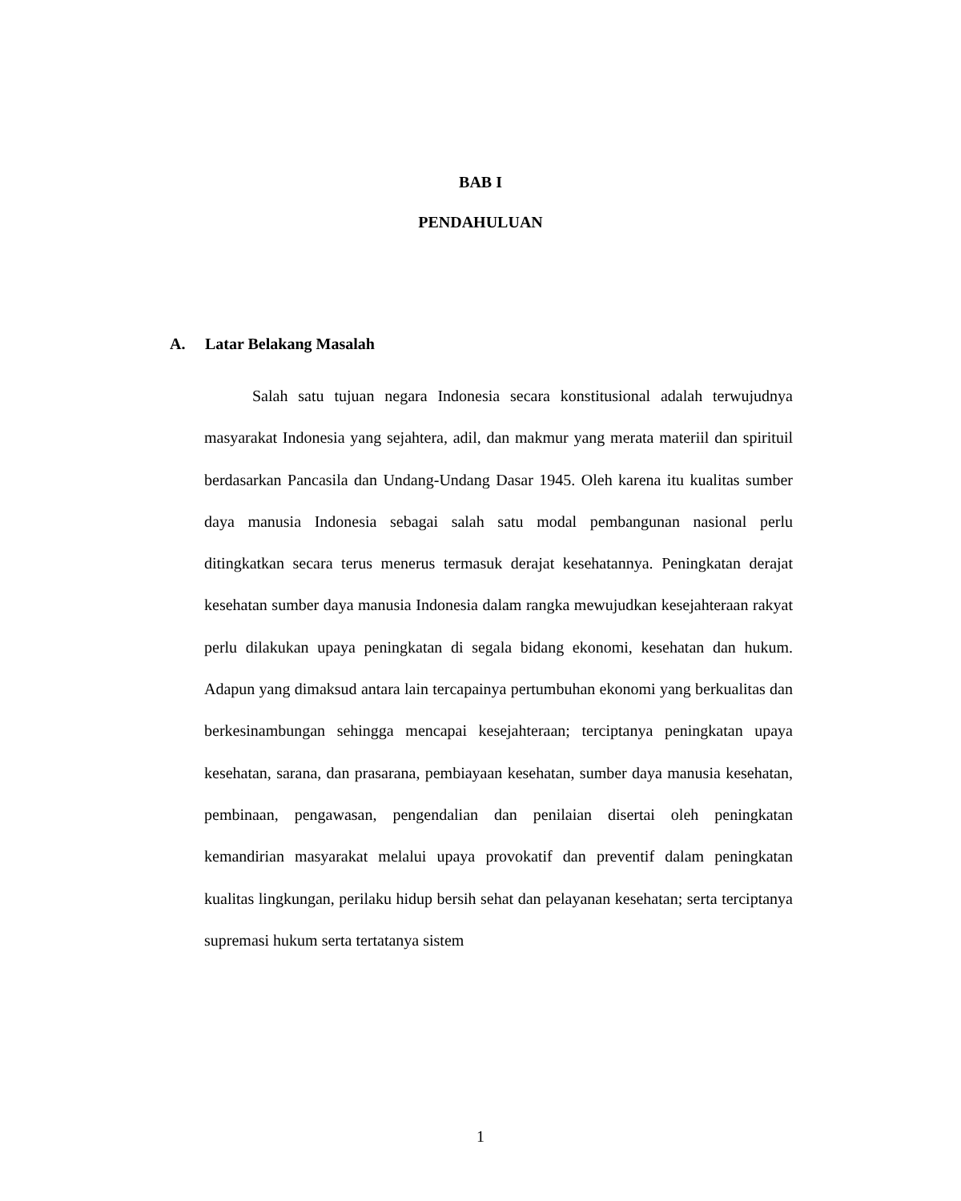BAB I
PENDAHULUAN
A. Latar Belakang Masalah
Salah satu tujuan negara Indonesia secara konstitusional adalah terwujudnya masyarakat Indonesia yang sejahtera, adil, dan makmur yang merata materiil dan spirituil berdasarkan Pancasila dan Undang-Undang Dasar 1945. Oleh karena itu kualitas sumber daya manusia Indonesia sebagai salah satu modal pembangunan nasional perlu ditingkatkan secara terus menerus termasuk derajat kesehatannya. Peningkatan derajat kesehatan sumber daya manusia Indonesia dalam rangka mewujudkan kesejahteraan rakyat perlu dilakukan upaya peningkatan di segala bidang ekonomi, kesehatan dan hukum. Adapun yang dimaksud antara lain tercapainya pertumbuhan ekonomi yang berkualitas dan berkesinambungan sehingga mencapai kesejahteraan; terciptanya peningkatan upaya kesehatan, sarana, dan prasarana, pembiayaan kesehatan, sumber daya manusia kesehatan, pembinaan, pengawasan, pengendalian dan penilaian disertai oleh peningkatan kemandirian masyarakat melalui upaya provokatif dan preventif dalam peningkatan kualitas lingkungan, perilaku hidup bersih sehat dan pelayanan kesehatan; serta terciptanya supremasi hukum serta tertatanya sistem
1